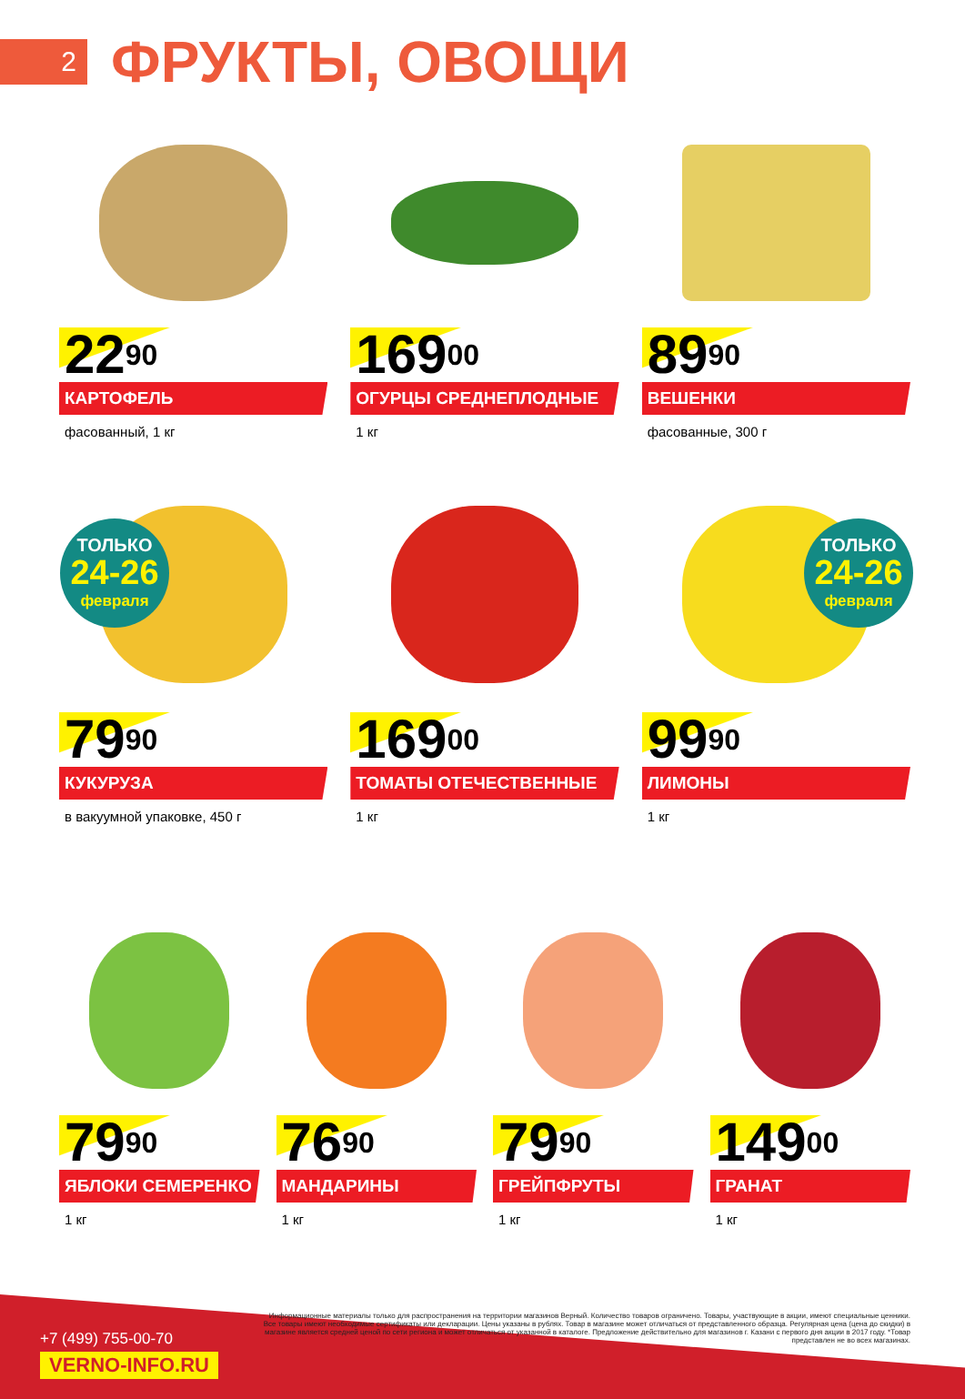2
ФРУКТЫ, ОВОЩИ
22<sup>90</sup>
КАРТОФЕЛЬ
фасованный, 1 кг
169<sup>00</sup>
ОГУРЦЫ СРЕДНЕПЛОДНЫЕ
1 кг
89<sup>90</sup>
ВЕШЕНКИ
фасованные, 300 г
ТОЛЬКО
24-26
февраля
ТОЛЬКО
24-26
февраля
79<sup>90</sup>
КУКУРУЗА
в вакуумной упаковке, 450 г
169<sup>00</sup>
ТОМАТЫ ОТЕЧЕСТВЕННЫЕ
1 кг
99<sup>90</sup>
ЛИМОНЫ
1 кг
79<sup>90</sup>
ЯБЛОКИ СЕМЕРЕНКО
1 кг
76<sup>90</sup>
МАНДАРИНЫ
1 кг
79<sup>90</sup>
ГРЕЙПФРУТЫ
1 кг
149<sup>00</sup>
ГРАНАТ
1 кг
+7 (499) 755-00-70
VERNO-INFO.RU
Информационные материалы только для распространения на территории магазинов Верный. Количество товаров ограничено. Товары, участвующие в акции, имеют специальные ценники. Все товары имеют необходимые сертификаты или декларации. Цены указаны в рублях. Товар в магазине может отличаться от представленного образца. Регулярная цена (цена до скидки) в магазине является средней ценой по сети региона и может отличаться от указанной в каталоге. Предложение действительно для магазинов г. Казани с первого дня акции в 2017 году. *Товар представлен не во всех магазинах.